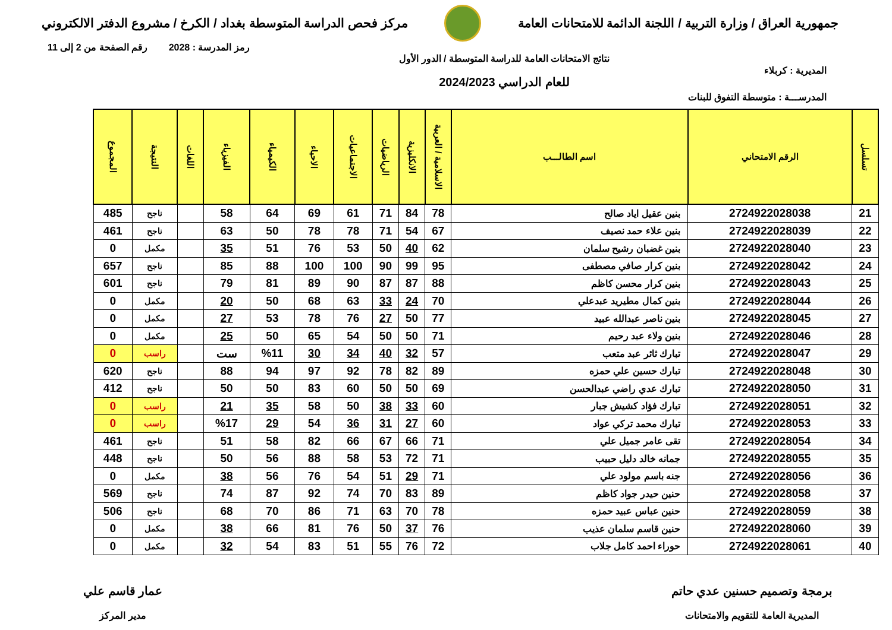جمهورية العراق / وزارة التربية / اللجنة الدائمة للامتحانات العامة
مركز فحص الدراسة المتوسطة بغداد / الكرخ / مشروع الدفتر الالكتروني
رمز المدرسة : 2028 رقم الصفحة من 2 إلى 11
المديرية : كربلاء
نتائج الامتحانات العامة للدراسة المتوسطة / الدور الأول
للعام الدراسي 2024/2023
المدرســـة : متوسطة التفوق للبنات
| تسلسل | الرقم الامتحاني | اسم الطالـــب | الاسلامية / العربية | الانكليزية | الرياضيات | الاجتماعيات | الاحياء | الكيمياء | الفيزياء | اللغات | النتيجة | المجموع |
| --- | --- | --- | --- | --- | --- | --- | --- | --- | --- | --- | --- | --- |
| 21 | 2724922028038 | بنين عقيل اياد صالح | 78 | 84 | 71 | 61 | 69 | 64 | 58 | | ناجح | 485 |
| 22 | 2724922028039 | بنين علاء حمد نصيف | 67 | 54 | 71 | 78 | 78 | 50 | 63 | | ناجح | 461 |
| 23 | 2724922028040 | بنين غضبان رشيح سلمان | 62 | 40 | 50 | 53 | 76 | 51 | 35 | | مكمل | 0 |
| 24 | 2724922028042 | بنين كرار صافي مصطفى | 95 | 99 | 90 | 100 | 100 | 88 | 85 | | ناجح | 657 |
| 25 | 2724922028043 | بنين كرار محسن كاظم | 88 | 87 | 87 | 90 | 89 | 81 | 79 | | ناجح | 601 |
| 26 | 2724922028044 | بنين كمال مطيريد عبدعلي | 70 | 24 | 33 | 63 | 68 | 50 | 20 | | مكمل | 0 |
| 27 | 2724922028045 | بنين ناصر عبدالله عبيد | 77 | 50 | 27 | 76 | 78 | 53 | 27 | | مكمل | 0 |
| 28 | 2724922028046 | بنين ولاء عبد رحيم | 71 | 50 | 50 | 54 | 65 | 50 | 25 | | مكمل | 0 |
| 29 | 2724922028047 | تبارك ثائر عبد متعب | 57 | 32 | 40 | 34 | 30 | %11 | ست | | راسب | 0 |
| 30 | 2724922028048 | تبارك حسين علي حمزه | 89 | 82 | 78 | 92 | 97 | 94 | 88 | | ناجح | 620 |
| 31 | 2724922028050 | تبارك عدي راضي عبدالحسن | 69 | 50 | 50 | 60 | 83 | 50 | 50 | | ناجح | 412 |
| 32 | 2724922028051 | تبارك فؤاد كشيش جبار | 60 | 33 | 38 | 50 | 58 | 35 | 21 | | راسب | 0 |
| 33 | 2724922028053 | تبارك محمد تركي عواد | 60 | 27 | 31 | 36 | 54 | 29 | %17 | | راسب | 0 |
| 34 | 2724922028054 | تقى عامر جميل علي | 71 | 66 | 67 | 66 | 82 | 58 | 51 | | ناجح | 461 |
| 35 | 2724922028055 | جمانه خالد دليل حبيب | 71 | 72 | 53 | 58 | 88 | 56 | 50 | | ناجح | 448 |
| 36 | 2724922028056 | جنه باسم مولود علي | 71 | 29 | 51 | 54 | 76 | 56 | 38 | | مكمل | 0 |
| 37 | 2724922028058 | حنين حيدر جواد كاظم | 89 | 83 | 70 | 74 | 92 | 87 | 74 | | ناجح | 569 |
| 38 | 2724922028059 | حنين عباس عبيد حمزه | 78 | 70 | 63 | 71 | 86 | 70 | 68 | | ناجح | 506 |
| 39 | 2724922028060 | حنين قاسم سلمان عذيب | 76 | 37 | 50 | 76 | 81 | 66 | 38 | | مكمل | 0 |
| 40 | 2724922028061 | حوراء احمد كامل جلاب | 72 | 76 | 55 | 51 | 83 | 54 | 32 | | مكمل | 0 |
برمجة وتصميم حسنين عدي حاتم
المديرية العامة للتقويم والامتحانات
عمار قاسم علي
مدير المركز